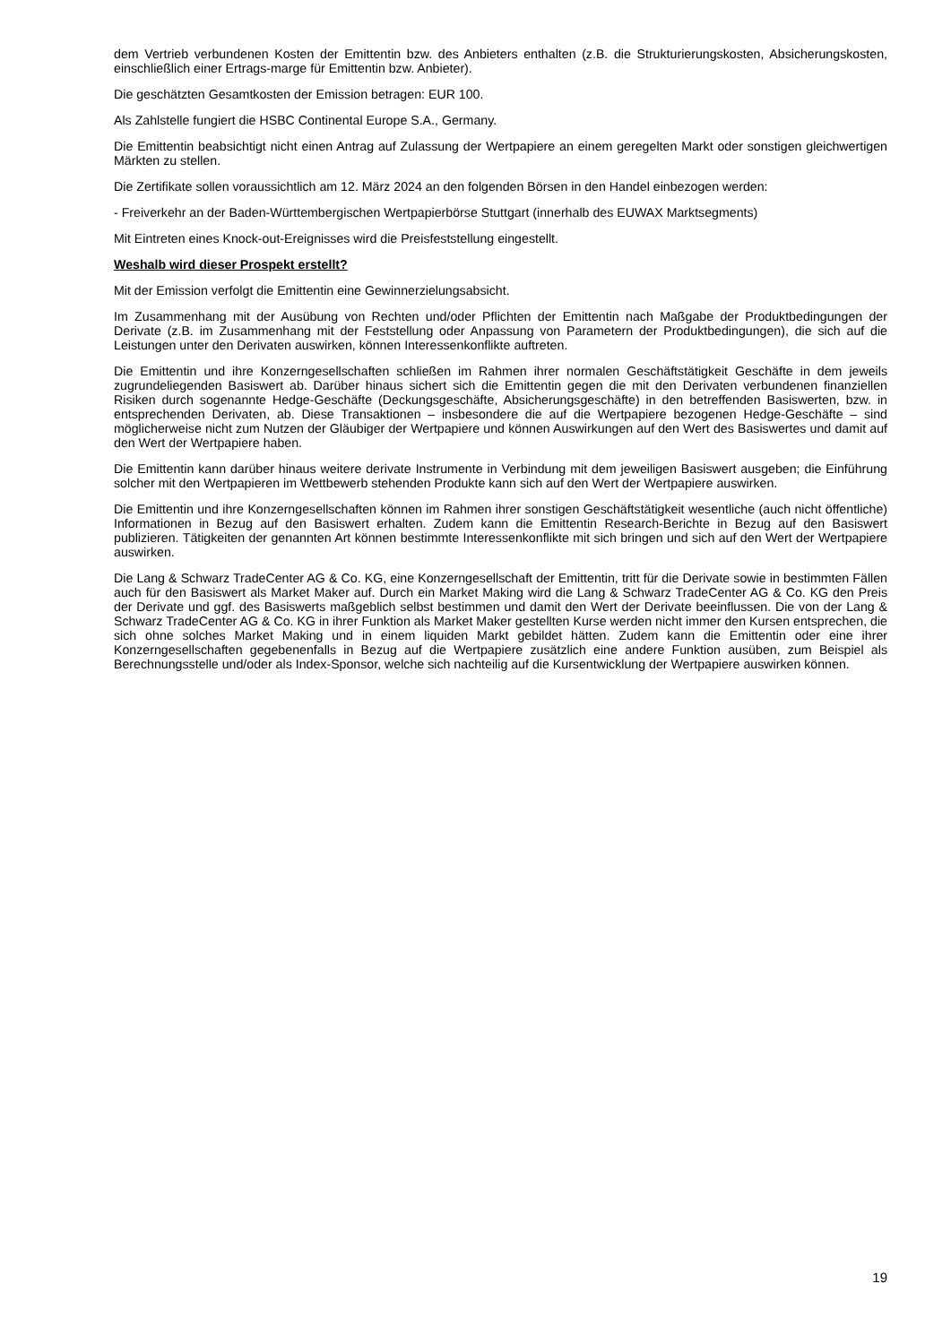dem Vertrieb verbundenen Kosten der Emittentin bzw. des Anbieters enthalten (z.B. die Strukturierungskosten, Absicherungskosten, einschließlich einer Ertrags-marge für Emittentin bzw. Anbieter).
Die geschätzten Gesamtkosten der Emission betragen: EUR 100.
Als Zahlstelle fungiert die HSBC Continental Europe S.A., Germany.
Die Emittentin beabsichtigt nicht einen Antrag auf Zulassung der Wertpapiere an einem geregelten Markt oder sonstigen gleichwertigen Märkten zu stellen.
Die Zertifikate sollen voraussichtlich am 12. März 2024 an den folgenden Börsen in den Handel einbezogen werden:
- Freiverkehr an der Baden-Württembergischen Wertpapierbörse Stuttgart (innerhalb des EUWAX Marktsegments)
Mit Eintreten eines Knock-out-Ereignisses wird die Preisfeststellung eingestellt.
Weshalb wird dieser Prospekt erstellt?
Mit der Emission verfolgt die Emittentin eine Gewinnerzielungsabsicht.
Im Zusammenhang mit der Ausübung von Rechten und/oder Pflichten der Emittentin nach Maßgabe der Produktbedingungen der Derivate (z.B. im Zusammenhang mit der Feststellung oder Anpassung von Parametern der Produktbedingungen), die sich auf die Leistungen unter den Derivaten auswirken, können Interessenkonflikte auftreten.
Die Emittentin und ihre Konzerngesellschaften schließen im Rahmen ihrer normalen Geschäftstätigkeit Geschäfte in dem jeweils zugrundeliegenden Basiswert ab. Darüber hinaus sichert sich die Emittentin gegen die mit den Derivaten verbundenen finanziellen Risiken durch sogenannte Hedge-Geschäfte (Deckungsgeschäfte, Absicherungsgeschäfte) in den betreffenden Basiswerten, bzw. in entsprechenden Derivaten, ab. Diese Transaktionen – insbesondere die auf die Wertpapiere bezogenen Hedge-Geschäfte – sind möglicherweise nicht zum Nutzen der Gläubiger der Wertpapiere und können Auswirkungen auf den Wert des Basiswertes und damit auf den Wert der Wertpapiere haben.
Die Emittentin kann darüber hinaus weitere derivate Instrumente in Verbindung mit dem jeweiligen Basiswert ausgeben; die Einführung solcher mit den Wertpapieren im Wettbewerb stehenden Produkte kann sich auf den Wert der Wertpapiere auswirken.
Die Emittentin und ihre Konzerngesellschaften können im Rahmen ihrer sonstigen Geschäftstätigkeit wesentliche (auch nicht öffentliche) Informationen in Bezug auf den Basiswert erhalten. Zudem kann die Emittentin Research-Berichte in Bezug auf den Basiswert publizieren. Tätigkeiten der genannten Art können bestimmte Interessenkonflikte mit sich bringen und sich auf den Wert der Wertpapiere auswirken.
Die Lang & Schwarz TradeCenter AG & Co. KG, eine Konzerngesellschaft der Emittentin, tritt für die Derivate sowie in bestimmten Fällen auch für den Basiswert als Market Maker auf. Durch ein Market Making wird die Lang & Schwarz TradeCenter AG & Co. KG den Preis der Derivate und ggf. des Basiswerts maßgeblich selbst bestimmen und damit den Wert der Derivate beeinflussen. Die von der Lang & Schwarz TradeCenter AG & Co. KG in ihrer Funktion als Market Maker gestellten Kurse werden nicht immer den Kursen entsprechen, die sich ohne solches Market Making und in einem liquiden Markt gebildet hätten. Zudem kann die Emittentin oder eine ihrer Konzerngesellschaften gegebenenfalls in Bezug auf die Wertpapiere zusätzlich eine andere Funktion ausüben, zum Beispiel als Berechnungsstelle und/oder als Index-Sponsor, welche sich nachteilig auf die Kursentwicklung der Wertpapiere auswirken können.
19